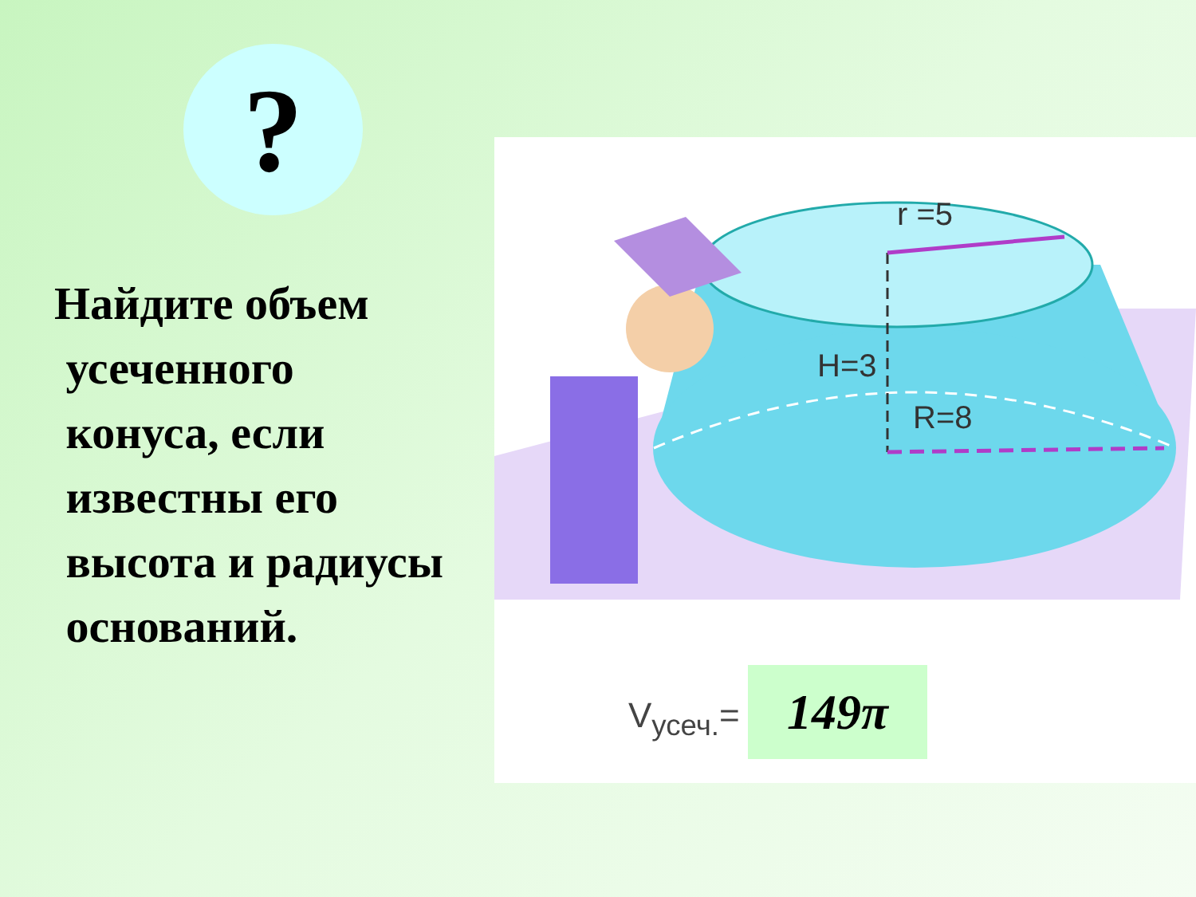?
Найдите объем
усеченного
конуса, если
известны его
высота и радиусы
оснований.
r =5
H=3
R=8
V<sub>усеч.</sub>= 149π